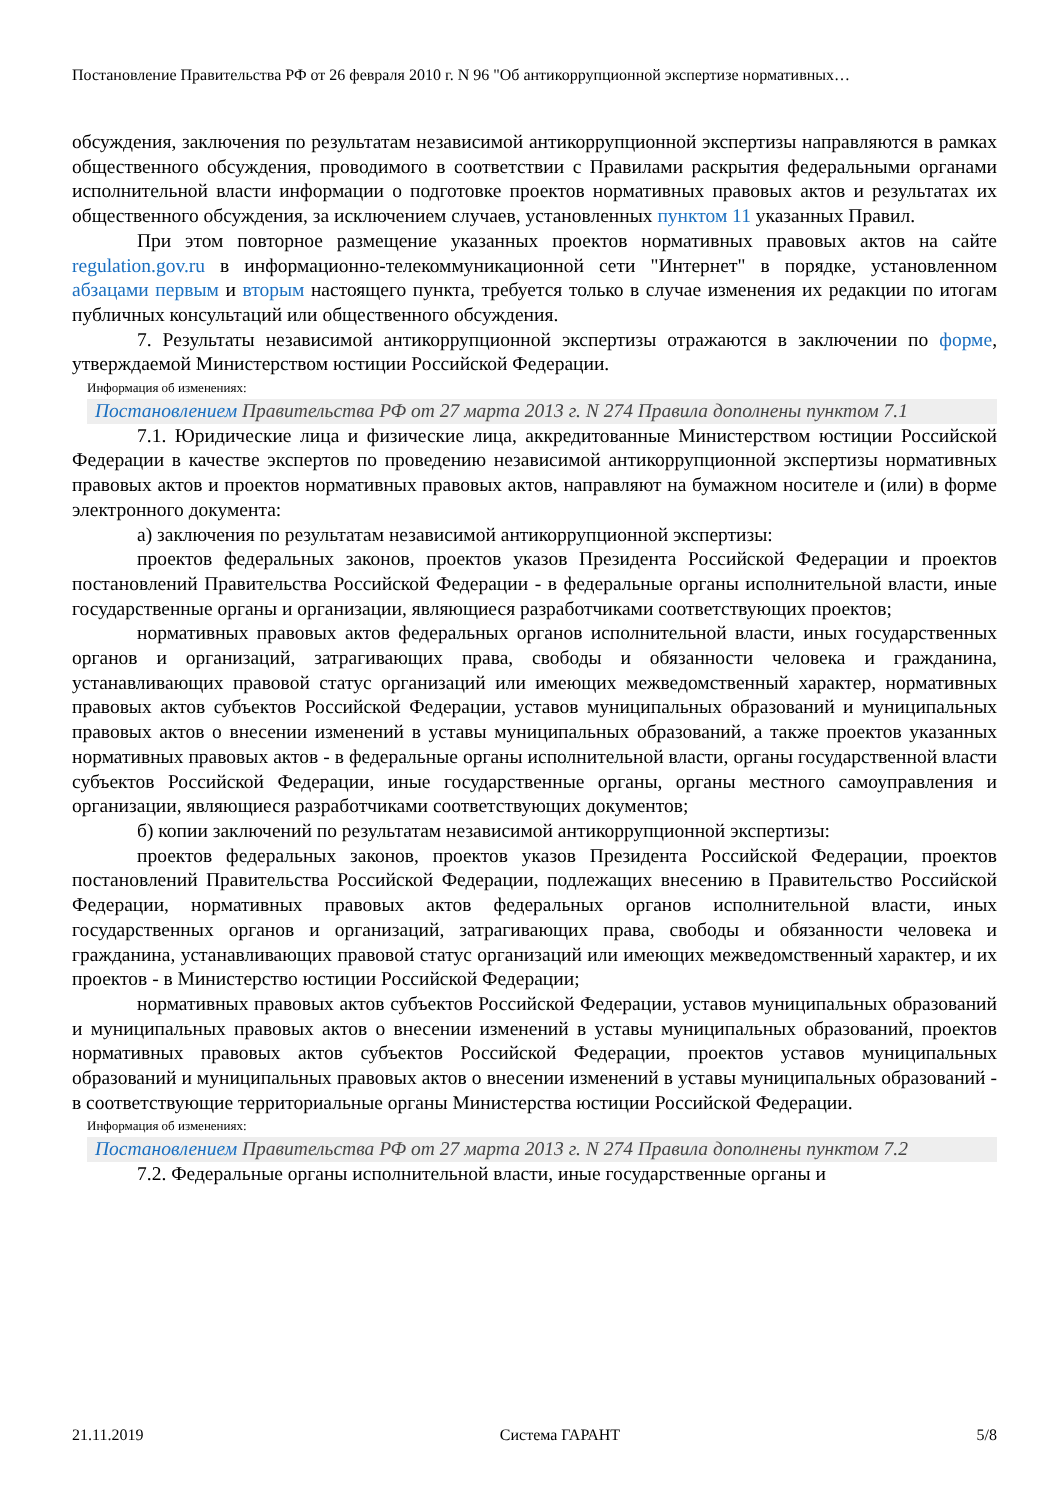Постановление Правительства РФ от 26 февраля 2010 г. N 96 "Об антикоррупционной экспертизе нормативных…
обсуждения, заключения по результатам независимой антикоррупционной экспертизы направляются в рамках общественного обсуждения, проводимого в соответствии с Правилами раскрытия федеральными органами исполнительной власти информации о подготовке проектов нормативных правовых актов и результатах их общественного обсуждения, за исключением случаев, установленных пунктом 11 указанных Правил.
При этом повторное размещение указанных проектов нормативных правовых актов на сайте regulation.gov.ru в информационно-телекоммуникационной сети "Интернет" в порядке, установленном абзацами первым и вторым настоящего пункта, требуется только в случае изменения их редакции по итогам публичных консультаций или общественного обсуждения.
7. Результаты независимой антикоррупционной экспертизы отражаются в заключении по форме, утверждаемой Министерством юстиции Российской Федерации.
Информация об изменениях:
Постановлением Правительства РФ от 27 марта 2013 г. N 274 Правила дополнены пунктом 7.1
7.1. Юридические лица и физические лица, аккредитованные Министерством юстиции Российской Федерации в качестве экспертов по проведению независимой антикоррупционной экспертизы нормативных правовых актов и проектов нормативных правовых актов, направляют на бумажном носителе и (или) в форме электронного документа:
а) заключения по результатам независимой антикоррупционной экспертизы:
проектов федеральных законов, проектов указов Президента Российской Федерации и проектов постановлений Правительства Российской Федерации - в федеральные органы исполнительной власти, иные государственные органы и организации, являющиеся разработчиками соответствующих проектов;
нормативных правовых актов федеральных органов исполнительной власти, иных государственных органов и организаций, затрагивающих права, свободы и обязанности человека и гражданина, устанавливающих правовой статус организаций или имеющих межведомственный характер, нормативных правовых актов субъектов Российской Федерации, уставов муниципальных образований и муниципальных правовых актов о внесении изменений в уставы муниципальных образований, а также проектов указанных нормативных правовых актов - в федеральные органы исполнительной власти, органы государственной власти субъектов Российской Федерации, иные государственные органы, органы местного самоуправления и организации, являющиеся разработчиками соответствующих документов;
б) копии заключений по результатам независимой антикоррупционной экспертизы:
проектов федеральных законов, проектов указов Президента Российской Федерации, проектов постановлений Правительства Российской Федерации, подлежащих внесению в Правительство Российской Федерации, нормативных правовых актов федеральных органов исполнительной власти, иных государственных органов и организаций, затрагивающих права, свободы и обязанности человека и гражданина, устанавливающих правовой статус организаций или имеющих межведомственный характер, и их проектов - в Министерство юстиции Российской Федерации;
нормативных правовых актов субъектов Российской Федерации, уставов муниципальных образований и муниципальных правовых актов о внесении изменений в уставы муниципальных образований, проектов нормативных правовых актов субъектов Российской Федерации, проектов уставов муниципальных образований и муниципальных правовых актов о внесении изменений в уставы муниципальных образований - в соответствующие территориальные органы Министерства юстиции Российской Федерации.
Информация об изменениях:
Постановлением Правительства РФ от 27 марта 2013 г. N 274 Правила дополнены пунктом 7.2
7.2. Федеральные органы исполнительной власти, иные государственные органы и
21.11.2019 Система ГАРАНТ 5/8